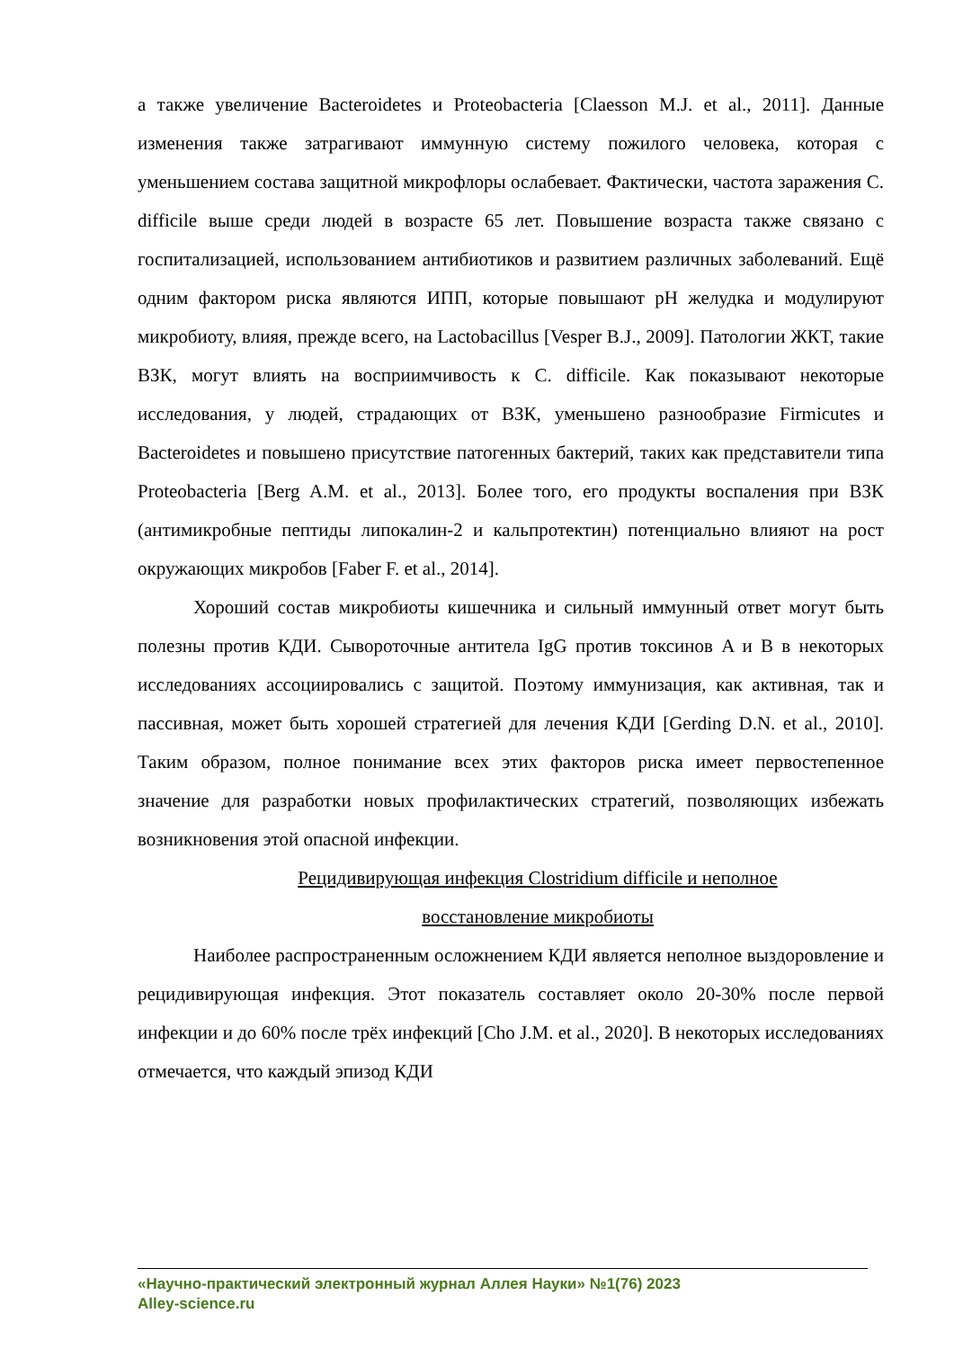а также увеличение Bacteroidetes и Proteobacteria [Claesson M.J. et al., 2011]. Данные изменения также затрагивают иммунную систему пожилого человека, которая с уменьшением состава защитной микрофлоры ослабевает. Фактически, частота заражения C. difficile выше среди людей в возрасте 65 лет. Повышение возраста также связано с госпитализацией, использованием антибиотиков и развитием различных заболеваний. Ещё одним фактором риска являются ИПП, которые повышают pH желудка и модулируют микробиоту, влияя, прежде всего, на Lactobacillus [Vesper B.J., 2009]. Патологии ЖКТ, такие ВЗК, могут влиять на восприимчивость к C. difficile. Как показывают некоторые исследования, у людей, страдающих от ВЗК, уменьшено разнообразие Firmicutes и Bacteroidetes и повышено присутствие патогенных бактерий, таких как представители типа Proteobacteria [Berg A.M. et al., 2013]. Более того, его продукты воспаления при ВЗК (антимикробные пептиды липокалин-2 и кальпротектин) потенциально влияют на рост окружающих микробов [Faber F. et al., 2014].
Хороший состав микробиоты кишечника и сильный иммунный ответ могут быть полезны против КДИ. Сывороточные антитела IgG против токсинов A и B в некоторых исследованиях ассоциировались с защитой. Поэтому иммунизация, как активная, так и пассивная, может быть хорошей стратегией для лечения КДИ [Gerding D.N. et al., 2010]. Таким образом, полное понимание всех этих факторов риска имеет первостепенное значение для разработки новых профилактических стратегий, позволяющих избежать возникновения этой опасной инфекции.
Рецидивирующая инфекция Clostridium difficile и неполное
восстановление микробиоты
Наиболее распространенным осложнением КДИ является неполное выздоровление и рецидивирующая инфекция. Этот показатель составляет около 20-30% после первой инфекции и до 60% после трёх инфекций [Cho J.M. et al., 2020]. В некоторых исследованиях отмечается, что каждый эпизод КДИ
«Научно-практический электронный журнал Аллея Науки» №1(76) 2023
Alley-science.ru